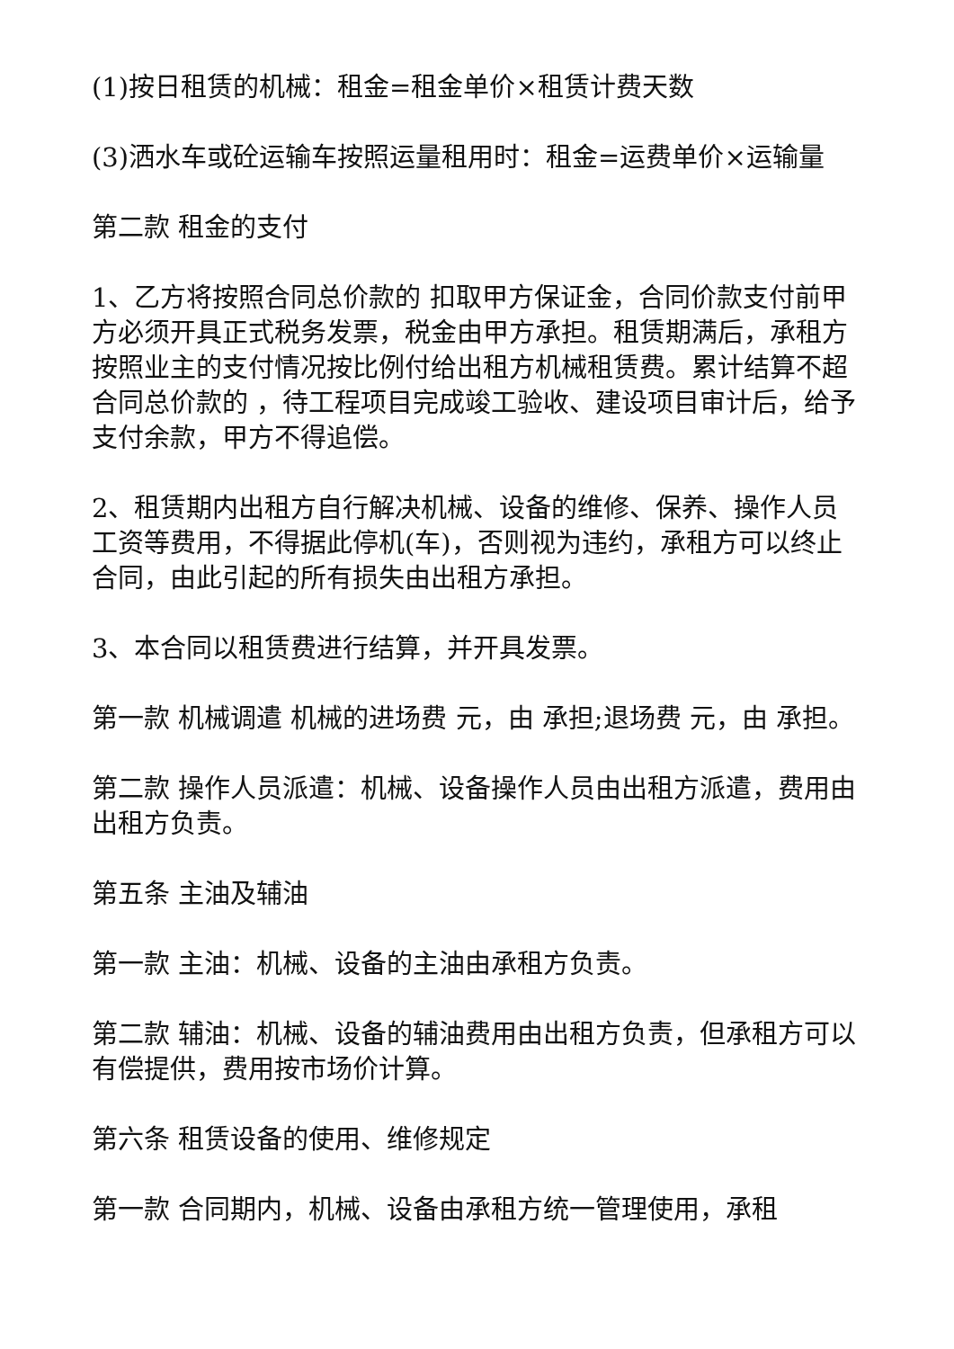(1)按日租赁的机械：租金=租金单价×租赁计费天数
(3)洒水车或砼运输车按照运量租用时：租金=运费单价×运输量
第二款 租金的支付
1、乙方将按照合同总价款的 扣取甲方保证金，合同价款支付前甲方必须开具正式税务发票，税金由甲方承担。租赁期满后，承租方按照业主的支付情况按比例付给出租方机械租赁费。累计结算不超合同总价款的 ，待工程项目完成竣工验收、建设项目审计后，给予支付余款，甲方不得追偿。
2、租赁期内出租方自行解决机械、设备的维修、保养、操作人员工资等费用，不得据此停机(车)，否则视为违约，承租方可以终止合同，由此引起的所有损失由出租方承担。
3、本合同以租赁费进行结算，并开具发票。
第一款 机械调遣 机械的进场费 元，由 承担;退场费 元，由 承担。
第二款 操作人员派遣：机械、设备操作人员由出租方派遣，费用由出租方负责。
第五条 主油及辅油
第一款 主油：机械、设备的主油由承租方负责。
第二款 辅油：机械、设备的辅油费用由出租方负责，但承租方可以有偿提供，费用按市场价计算。
第六条 租赁设备的使用、维修规定
第一款 合同期内，机械、设备由承租方统一管理使用，承租